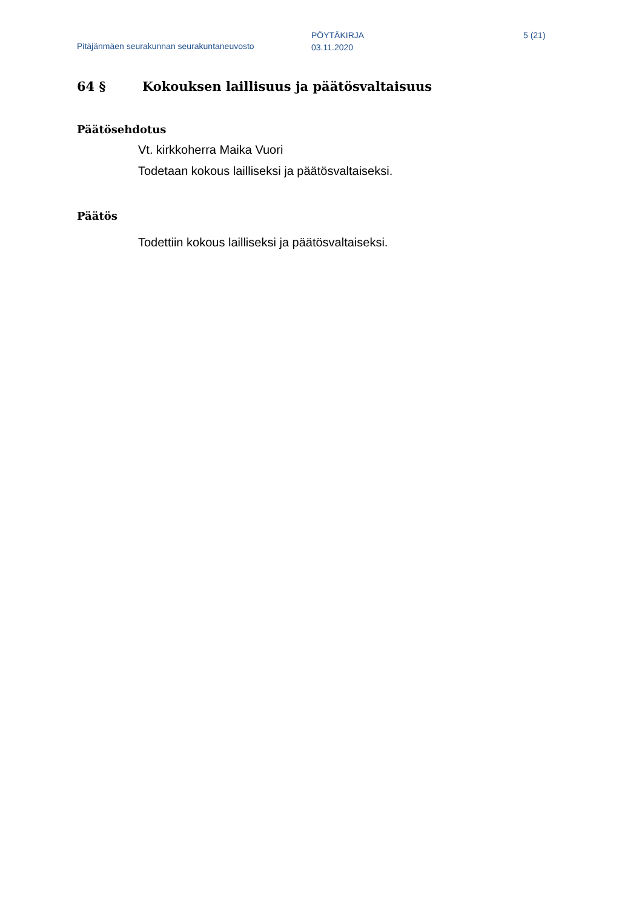Pitäjänmäen seurakunnan seurakuntaneuvosto
PÖYTÄKIRJA
03.11.2020
5 (21)
64 § Kokouksen laillisuus ja päätösvaltaisuus
Päätösehdotus
Vt. kirkkoherra Maika Vuori
Todetaan kokous lailliseksi ja päätösvaltaiseksi.
Päätös
Todettiin kokous lailliseksi ja päätösvaltaiseksi.